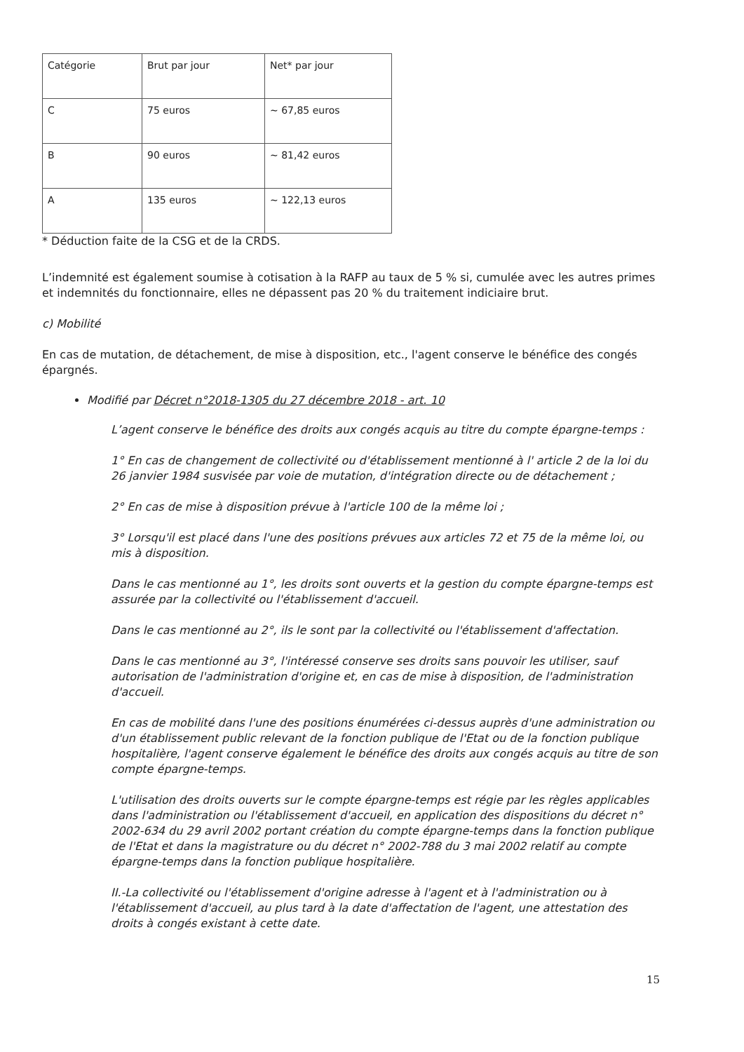| Catégorie | Brut par jour | Net* par jour |
| C | 75 euros | ~ 67,85 euros |
| B | 90 euros | ~ 81,42 euros |
| A | 135 euros | ~ 122,13 euros |
* Déduction faite de la CSG et de la CRDS.
L’indemnité est également soumise à cotisation à la RAFP au taux de 5 % si, cumulée avec les autres primes et indemnités du fonctionnaire, elles ne dépassent pas 20 % du traitement indiciaire brut.
c) Mobilité
En cas de mutation, de détachement, de mise à disposition, etc., l'agent conserve le bénéfice des congés épargnés.
Modifié par Décret n°2018-1305 du 27 décembre 2018 - art. 10
L’agent conserve le bénéfice des droits aux congés acquis au titre du compte épargne-temps :
1° En cas de changement de collectivité ou d'établissement mentionné à l' article 2 de la loi du 26 janvier 1984 susvisée par voie de mutation, d'intégration directe ou de détachement ;
2° En cas de mise à disposition prévue à l'article 100 de la même loi ;
3° Lorsqu'il est placé dans l'une des positions prévues aux articles 72 et 75 de la même loi, ou mis à disposition.
Dans le cas mentionné au 1°, les droits sont ouverts et la gestion du compte épargne-temps est assurée par la collectivité ou l'établissement d'accueil.
Dans le cas mentionné au 2°, ils le sont par la collectivité ou l'établissement d'affectation.
Dans le cas mentionné au 3°, l'intéressé conserve ses droits sans pouvoir les utiliser, sauf autorisation de l'administration d'origine et, en cas de mise à disposition, de l'administration d'accueil.
En cas de mobilité dans l'une des positions énumérées ci-dessus auprès d'une administration ou d'un établissement public relevant de la fonction publique de l'Etat ou de la fonction publique hospitalière, l'agent conserve également le bénéfice des droits aux congés acquis au titre de son compte épargne-temps.
L'utilisation des droits ouverts sur le compte épargne-temps est régie par les règles applicables dans l'administration ou l'établissement d'accueil, en application des dispositions du décret n° 2002-634 du 29 avril 2002 portant création du compte épargne-temps dans la fonction publique de l'Etat et dans la magistrature ou du décret n° 2002-788 du 3 mai 2002 relatif au compte épargne-temps dans la fonction publique hospitalière.
II.-La collectivité ou l'établissement d'origine adresse à l'agent et à l'administration ou à l'établissement d'accueil, au plus tard à la date d'affectation de l'agent, une attestation des droits à congés existant à cette date.
15